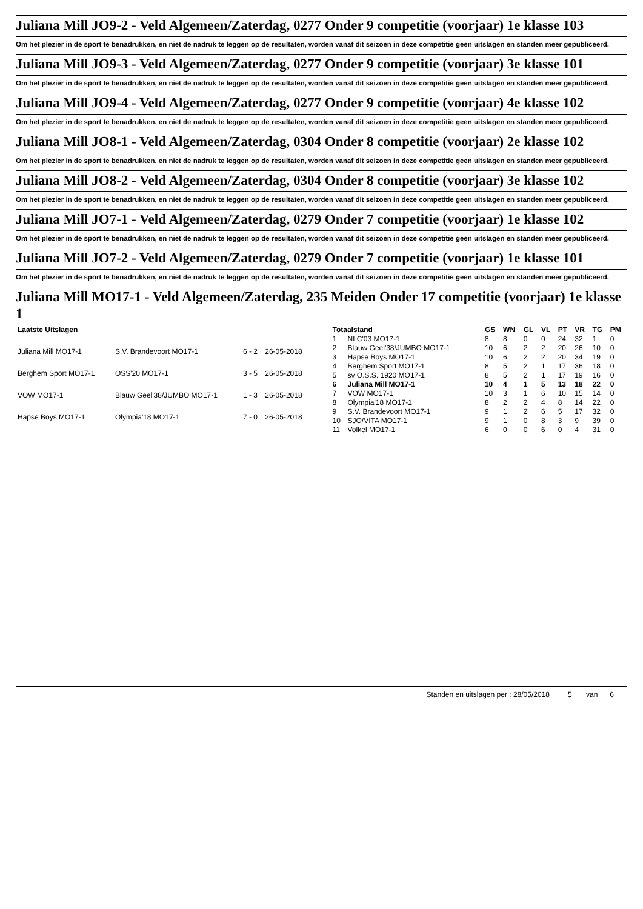Juliana Mill JO9-2 - Veld Algemeen/Zaterdag, 0277 Onder 9 competitie (voorjaar) 1e klasse 103
Om het plezier in de sport te benadrukken, en niet de nadruk te leggen op de resultaten, worden vanaf dit seizoen in deze competitie geen uitslagen en standen meer gepubliceerd.
Juliana Mill JO9-3 - Veld Algemeen/Zaterdag, 0277 Onder 9 competitie (voorjaar) 3e klasse 101
Om het plezier in de sport te benadrukken, en niet de nadruk te leggen op de resultaten, worden vanaf dit seizoen in deze competitie geen uitslagen en standen meer gepubliceerd.
Juliana Mill JO9-4 - Veld Algemeen/Zaterdag, 0277 Onder 9 competitie (voorjaar) 4e klasse 102
Om het plezier in de sport te benadrukken, en niet de nadruk te leggen op de resultaten, worden vanaf dit seizoen in deze competitie geen uitslagen en standen meer gepubliceerd.
Juliana Mill JO8-1 - Veld Algemeen/Zaterdag, 0304 Onder 8 competitie (voorjaar) 2e klasse 102
Om het plezier in de sport te benadrukken, en niet de nadruk te leggen op de resultaten, worden vanaf dit seizoen in deze competitie geen uitslagen en standen meer gepubliceerd.
Juliana Mill JO8-2 - Veld Algemeen/Zaterdag, 0304 Onder 8 competitie (voorjaar) 3e klasse 102
Om het plezier in de sport te benadrukken, en niet de nadruk te leggen op de resultaten, worden vanaf dit seizoen in deze competitie geen uitslagen en standen meer gepubliceerd.
Juliana Mill JO7-1 - Veld Algemeen/Zaterdag, 0279 Onder 7 competitie (voorjaar) 1e klasse 102
Om het plezier in de sport te benadrukken, en niet de nadruk te leggen op de resultaten, worden vanaf dit seizoen in deze competitie geen uitslagen en standen meer gepubliceerd.
Juliana Mill JO7-2 - Veld Algemeen/Zaterdag, 0279 Onder 7 competitie (voorjaar) 1e klasse 101
Om het plezier in de sport te benadrukken, en niet de nadruk te leggen op de resultaten, worden vanaf dit seizoen in deze competitie geen uitslagen en standen meer gepubliceerd.
Juliana Mill MO17-1 - Veld Algemeen/Zaterdag, 235 Meiden Onder 17 competitie (voorjaar) 1e klasse 1
| Laatste Uitslagen | | | |
| --- | --- | --- | --- |
| Juliana Mill MO17-1 | S.V. Brandevoort MO17-1 | 6 - 2 | 26-05-2018 |
| Berghem Sport MO17-1 | OSS'20 MO17-1 | 3 - 5 | 26-05-2018 |
| VOW MO17-1 | Blauw Geel'38/JUMBO MO17-1 | 1 - 3 | 26-05-2018 |
| Hapse Boys MO17-1 | Olympia'18 MO17-1 | 7 - 0 | 26-05-2018 |
| Totaalstand | | GS | WN | GL | VL | PT | VR | TG | PM |
| --- | --- | --- | --- | --- | --- | --- | --- | --- | --- |
| 1 | NLC'03 MO17-1 | 8 | 8 | 0 | 0 | 24 | 32 | 1 | 0 |
| 2 | Blauw Geel'38/JUMBO MO17-1 | 10 | 6 | 2 | 2 | 20 | 26 | 10 | 0 |
| 3 | Hapse Boys MO17-1 | 10 | 6 | 2 | 2 | 20 | 34 | 19 | 0 |
| 4 | Berghem Sport MO17-1 | 8 | 5 | 2 | 1 | 17 | 36 | 18 | 0 |
| 5 | sv O.S.S. 1920 MO17-1 | 8 | 5 | 2 | 1 | 17 | 19 | 16 | 0 |
| 6 | Juliana Mill MO17-1 | 10 | 4 | 1 | 5 | 13 | 18 | 22 | 0 |
| 7 | VOW MO17-1 | 10 | 3 | 1 | 6 | 10 | 15 | 14 | 0 |
| 8 | Olympia'18 MO17-1 | 8 | 2 | 2 | 4 | 8 | 14 | 22 | 0 |
| 9 | S.V. Brandevoort MO17-1 | 9 | 1 | 2 | 6 | 5 | 17 | 32 | 0 |
| 10 | SJO/VITA MO17-1 | 9 | 1 | 0 | 8 | 3 | 9 | 39 | 0 |
| 11 | Volkel MO17-1 | 6 | 0 | 0 | 6 | 0 | 4 | 31 | 0 |
Standen en uitslagen per : 28/05/2018 5 van 6